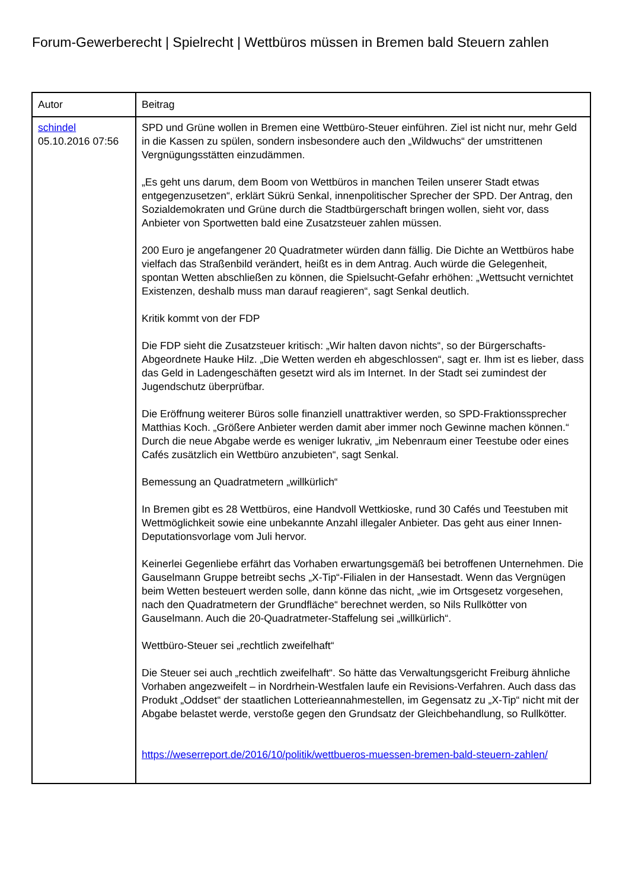Forum-Gewerberecht | Spielrecht | Wettbüros müssen in Bremen bald Steuern zahlen
| Autor | Beitrag |
| --- | --- |
| schindel 05.10.2016 07:56 | SPD und Grüne wollen in Bremen eine Wettbüro-Steuer einführen. Ziel ist nicht nur, mehr Geld in die Kassen zu spülen, sondern insbesondere auch den „Wildwuchs“ der umstrittenen Vergnügungsstätten einzudämmen. „Es geht uns darum, dem Boom von Wettbüros in manchen Teilen unserer Stadt etwas entgegenzusetzen“, erklärt Sükrü Senkal, innenpolitischer Sprecher der SPD. Der Antrag, den Sozialdemokraten und Grüne durch die Stadtbürgerschaft bringen wollen, sieht vor, dass Anbieter von Sportwetten bald eine Zusatzsteuer zahlen müssen. 200 Euro je angefangener 20 Quadratmeter würden dann fällig. Die Dichte an Wettbüros habe vielfach das Straßenbild verändert, heißt es in dem Antrag. Auch würde die Gelegenheit, spontan Wetten abschließen zu können, die Spielsucht-Gefahr erhöhen: „Wettsucht vernichtet Existenzen, deshalb muss man darauf reagieren“, sagt Senkal deutlich. Kritik kommt von der FDP Die FDP sieht die Zusatzsteuer kritisch: „Wir halten davon nichts“, so der Bürgerschafts-Abgeordnete Hauke Hilz. „Die Wetten werden eh abgeschlossen“, sagt er. Ihm ist es lieber, dass das Geld in Ladengeschäften gesetzt wird als im Internet. In der Stadt sei zumindest der Jugendschutz überprüfbar. Die Eröffnung weiterer Büros solle finanziell unattraktiver werden, so SPD-Fraktionssprecher Matthias Koch. „Größere Anbieter werden damit aber immer noch Gewinne machen können.“ Durch die neue Abgabe werde es weniger lukrativ, „im Nebenraum einer Teestube oder eines Cafés zusätzlich ein Wettbüro anzubieten“, sagt Senkal. Bemessung an Quadratmetern „willkürlich“ In Bremen gibt es 28 Wettbüros, eine Handvoll Wettkioske, rund 30 Cafés und Teestuben mit Wettmöglichkeit sowie eine unbekannte Anzahl illegaler Anbieter. Das geht aus einer Innen-Deputationsvorlage vom Juli hervor. Keinerlei Gegenliebe erfährt das Vorhaben erwartungsgemäß bei betroffenen Unternehmen. Die Gauselmann Gruppe betreibt sechs „X-Tip“-Filialen in der Hansestadt. Wenn das Vergnügen beim Wetten besteuert werden solle, dann könne das nicht, „wie im Ortsgesetz vorgesehen, nach den Quadratmetern der Grundfläche“ berechnet werden, so Nils Rullkötter von Gauselmann. Auch die 20-Quadratmeter-Staffelung sei „willkürlich“. Wettbüro-Steuer sei „rechtlich zweifelhaft“ Die Steuer sei auch „rechtlich zweifelhaft“. So hätte das Verwaltungsgericht Freiburg ähnliche Vorhaben angezweifelt – in Nordrhein-Westfalen laufe ein Revisions-Verfahren. Auch dass das Produkt „Oddset“ der staatlichen Lotterieannahmestellen, im Gegensatz zu „X-Tip“ nicht mit der Abgabe belastet werde, verstoße gegen den Grundsatz der Gleichbehandlung, so Rullkötter. https://weserreport.de/2016/10/politik/wettbueros-muessen-bremen-bald-steuern-zahlen/ |